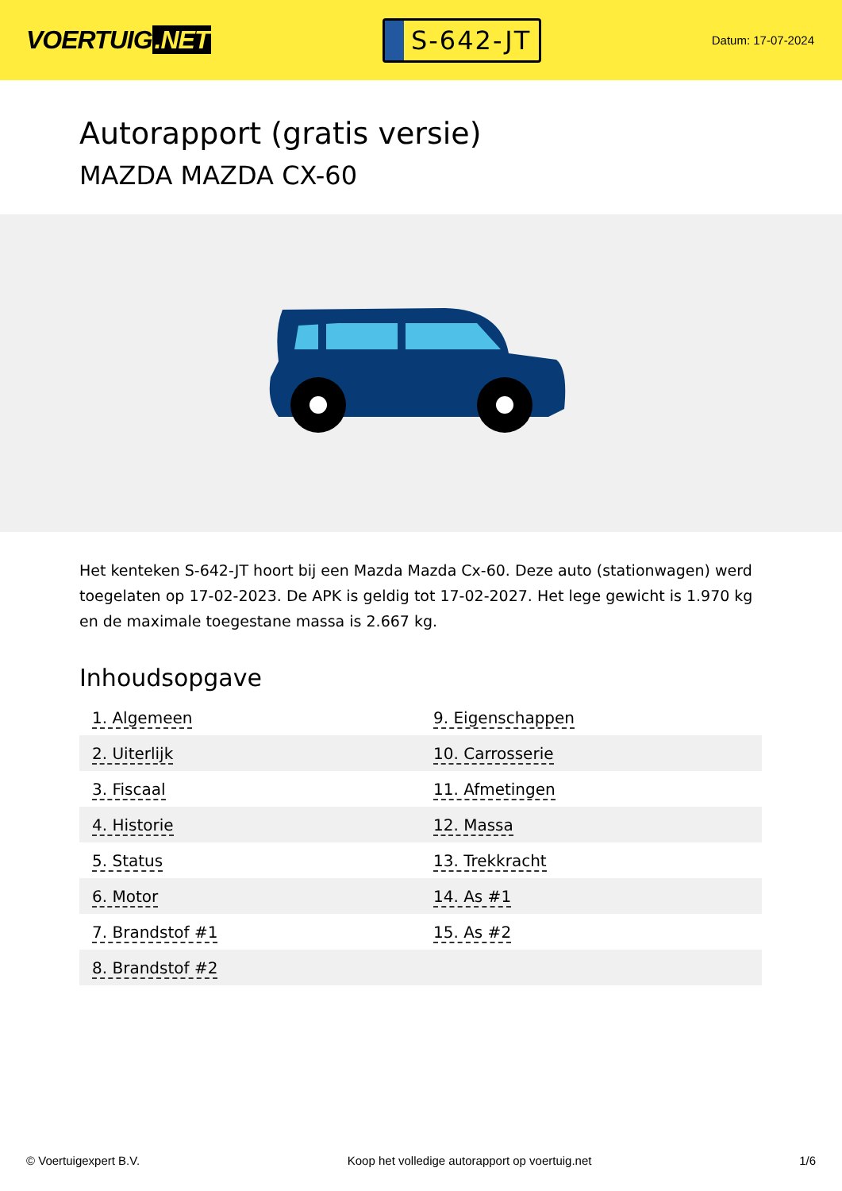VOERTUIG.NET
S-642-JT
Datum: 17-07-2024
Autorapport (gratis versie)
MAZDA MAZDA CX-60
Het kenteken S-642-JT hoort bij een Mazda Mazda Cx-60. Deze auto (stationwagen) werd toegelaten op 17-02-2023. De APK is geldig tot 17-02-2027. Het lege gewicht is 1.970 kg en de maximale toegestane massa is 2.667 kg.
Inhoudsopgave
| 1. Algemeen | 9. Eigenschappen |
| 2. Uiterlijk | 10. Carrosserie |
| 3. Fiscaal | 11. Afmetingen |
| 4. Historie | 12. Massa |
| 5. Status | 13. Trekkracht |
| 6. Motor | 14. As #1 |
| 7. Brandstof #1 | 15. As #2 |
| 8. Brandstof #2 | |
© Voertuigexpert B.V. Koop het volledige autorapport op voertuig.net 1/6